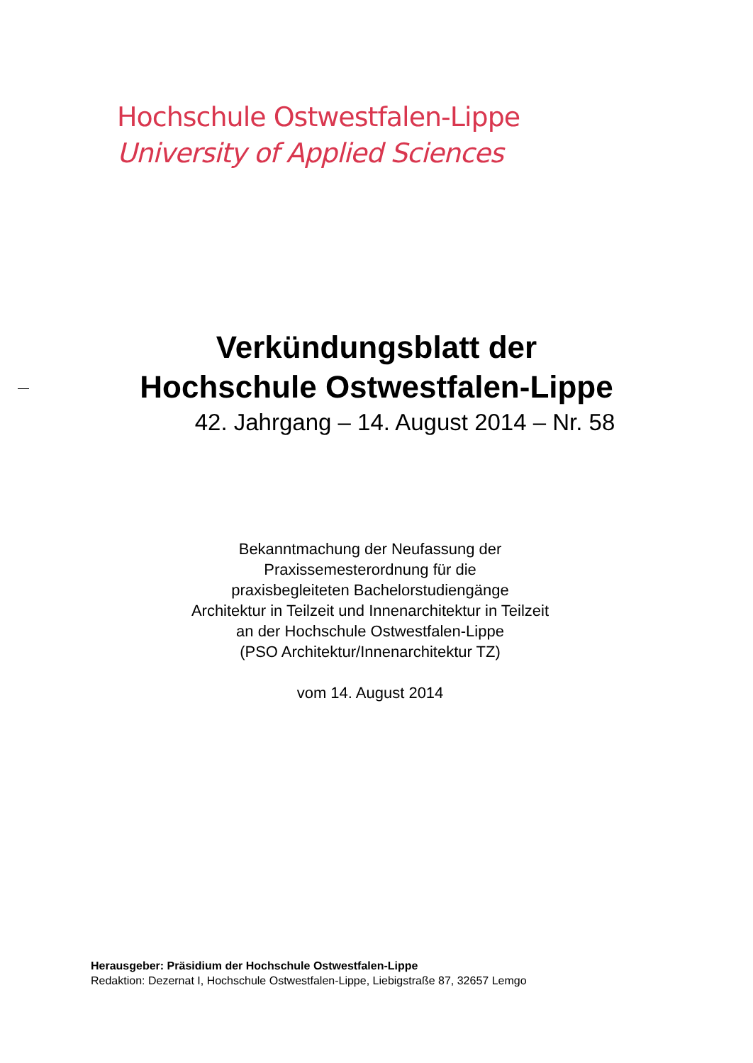Hochschule Ostwestfalen-Lippe
University of Applied Sciences
Verkündungsblatt der
Hochschule Ostwestfalen-Lippe
42. Jahrgang – 14. August 2014 – Nr. 58
Bekanntmachung der Neufassung der
Praxissemesterordnung für die
praxisbegleiteten Bachelorstudiengänge
Architektur in Teilzeit und Innenarchitektur in Teilzeit
an der Hochschule Ostwestfalen-Lippe
(PSO Architektur/Innenarchitektur TZ)
vom 14. August 2014
Herausgeber: Präsidium der Hochschule Ostwestfalen-Lippe
Redaktion: Dezernat I, Hochschule Ostwestfalen-Lippe, Liebigstraße 87, 32657 Lemgo